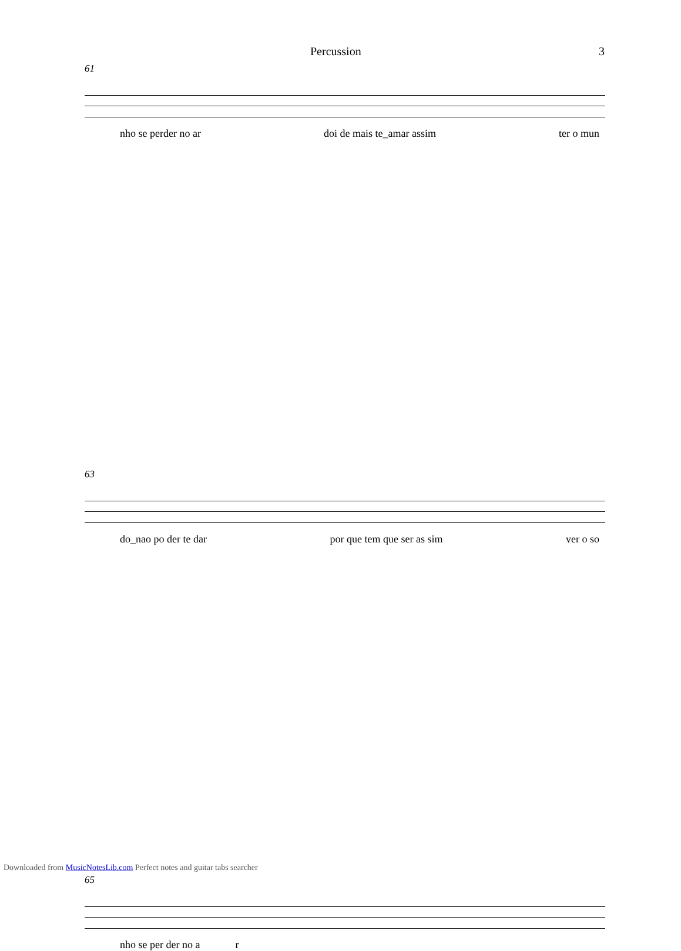Percussion 3
61
nho se perder no ar doi de mais te_amar assim ter o mun
63
do_nao po der te dar por que tem que ser as sim ver o so
65
nho se per der no a r
Downloaded from MusicNotesLib.com Perfect notes and guitar tabs searcher